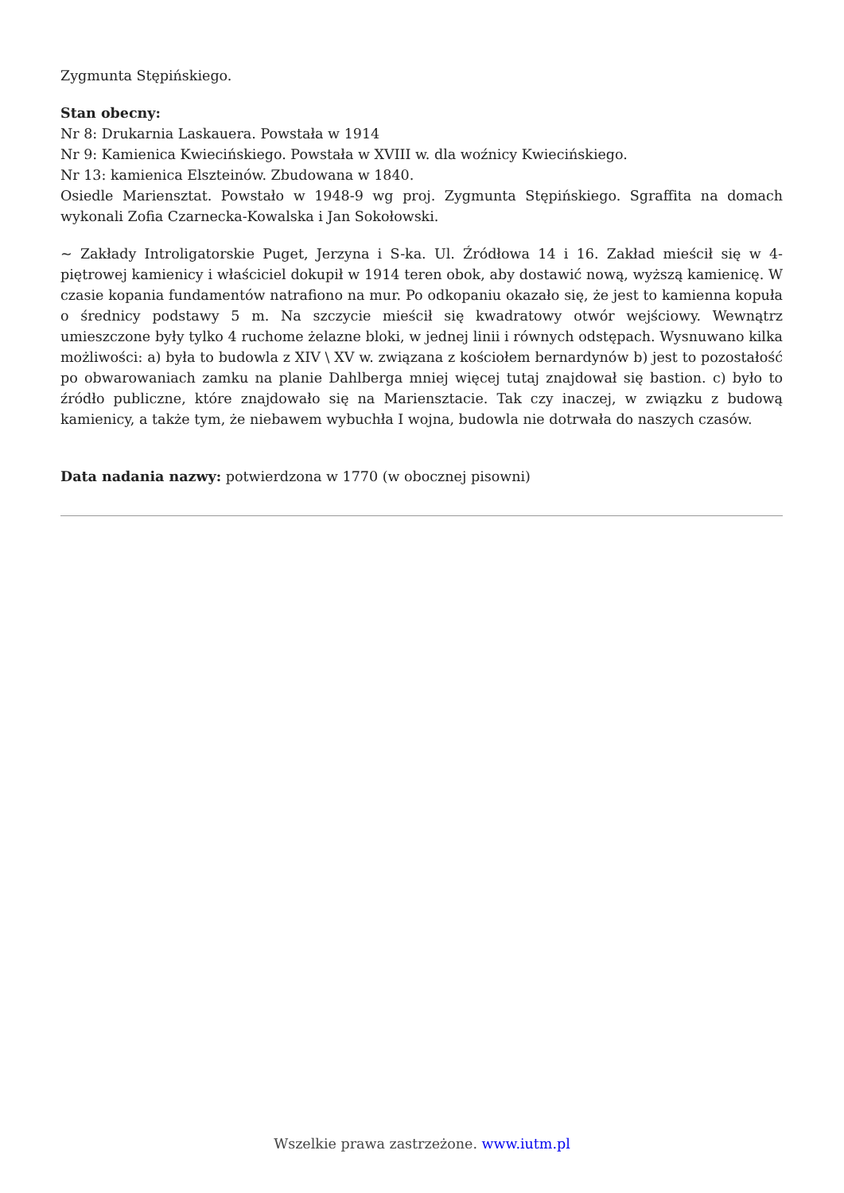Zygmunta Stępińskiego.
Stan obecny:
Nr 8: Drukarnia Laskauera. Powstała w 1914
Nr 9: Kamienica Kwiecińskiego. Powstała w XVIII w. dla woźnicy Kwiecińskiego.
Nr 13: kamienica Elszteinów. Zbudowana w 1840.
Osiedle Mariensztat. Powstało w 1948-9 wg proj. Zygmunta Stępińskiego. Sgraffita na domach wykonali Zofia Czarnecka-Kowalska i Jan Sokołowski.
~ Zakłady Introligatorskie Puget, Jerzyna i S-ka. Ul. Źródłowa 14 i 16. Zakład mieścił się w 4-piętrowej kamienicy i właściciel dokupił w 1914 teren obok, aby dostawić nową, wyższą kamienicę. W czasie kopania fundamentów natrafiono na mur. Po odkopaniu okazało się, że jest to kamienna kopuła o średnicy podstawy 5 m. Na szczycie mieścił się kwadratowy otwór wejściowy. Wewnątrz umieszczone były tylko 4 ruchome żelazne bloki, w jednej linii i równych odstępach. Wysnuwano kilka możliwości: a) była to budowla z XIV \ XV w. związana z kościołem bernardynów b) jest to pozostałość po obwarowaniach zamku na planie Dahlberga mniej więcej tutaj znajdował się bastion. c) było to źródło publiczne, które znajdowało się na Mariensztacie. Tak czy inaczej, w związku z budową kamienicy, a także tym, że niebawem wybuchła I wojna, budowla nie dotrwała do naszych czasów.
Data nadania nazwy: potwierdzona w 1770 (w obocznej pisowni)
Wszelkie prawa zastrzeżone. www.iutm.pl